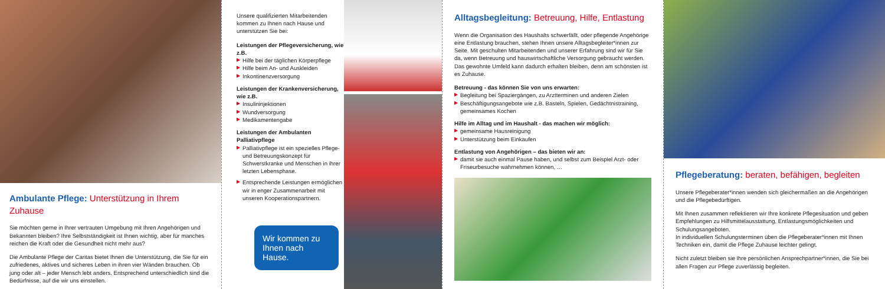Ambulante Pflege: Unterstützung in Ihrem Zuhause
Sie möchten gerne in Ihrer vertrauten Umgebung mit Ihren Angehörigen und Bekannten bleiben? Ihre Selbstständigkeit ist Ihnen wichtig, aber für manches reichen die Kraft oder die Gesundheit nicht mehr aus?
Die Ambulante Pflege der Caritas bietet Ihnen die Unterstützung, die Sie für ein zufriedenes, aktives und sicheres Leben in ihren vier Wänden brauchen. Ob jung oder alt – jeder Mensch lebt anders. Entsprechend unterschiedlich sind die Bedürfnisse, auf die wir uns einstellen.
Unsere qualifizierten Mitarbeitenden kommen zu Ihnen nach Hause und unterstützen Sie bei:
Leistungen der Pflegeversicherung, wie z.B.
▶ Hilfe bei der täglichen Körperpflege
▶ Hilfe beim An- und Auskleiden
▶ Inkontinenzversorgung
Leistungen der Krankenversicherung, wie z.B.
▶ Insulininjektionen
▶ Wundversorgung
▶ Medikamentengabe
Leistungen der Ambulanten Palliativpflege
▶ Palliativpflege ist ein spezielles Pflege- und Betreuungskonzept für Schwerstkranke und Menschen in ihrer letzten Lebensphase.
▶ Entsprechende Leistungen ermöglichen wir in enger Zusammenarbeit mit unseren Kooperationspartnern.
Wir kommen zu Ihnen nach Hause.
Alltagsbegleitung: Betreuung, Hilfe, Entlastung
Wenn die Organisation des Haushalts schwerfällt, oder pflegende Angehörige eine Entlastung brauchen, stehen Ihnen unsere Alltagsbegleiter*innen zur Seite. Mit geschulten Mitarbeitenden und unserer Erfahrung sind wir für Sie da, wenn Betreuung und hauswirtschaftliche Versorgung gebraucht werden. Das gewohnte Umfeld kann dadurch erhalten bleiben, denn am schönsten ist es Zuhause.
Betreuung - das können Sie von uns erwarten:
▶ Begleitung bei Spaziergängen, zu Arztterminen und anderen Zielen
▶ Beschäftigungsangebote wie z.B. Basteln, Spielen, Gedächtnistraining, gemeinsames Kochen
Hilfe im Alltag und im Haushalt - das machen wir möglich:
▶ gemeinsame Hausreinigung
▶ Unterstützung beim Einkaufen
Entlastung von Angehörigen – das bieten wir an:
▶ damit sie auch einmal Pause haben, und selbst zum Beispiel Arzt- oder Friseurbesuche wahrnehmen können, …
Pflegeberatung: beraten, befähigen, begleiten
Unsere Pflegeberater*innen wenden sich gleichermaßen an die Angehörigen und die Pflegebedürftigen.
Mit Ihnen zusammen reflektieren wir Ihre konkrete Pflegesituation und geben Empfehlungen zu Hilfsmittelausstattung, Entlastungsmöglichkeiten und Schulungsangeboten.
In individuellen Schulungsterminen üben die Pflegeberater*innen mit Ihnen Techniken ein, damit die Pflege Zuhause leichter gelingt.
Nicht zuletzt bleiben sie Ihre persönlichen Ansprechpartner*innen, die Sie bei allen Fragen zur Pflege zuverlässig begleiten.